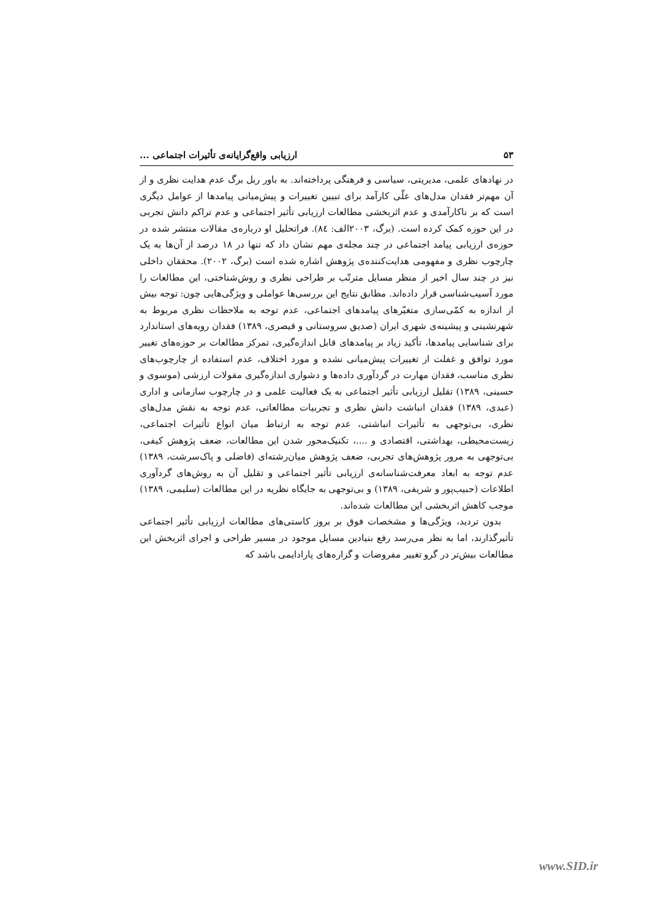۵۳ ارزیابی واقع‌گرایانه‌ی تأثیرات اجتماعی ...
در نهادهای علمی، مدیریتی، سیاسی و فرهنگی پرداخته‌اند. به باور ربل برگ عدم هدایت نظری و از آن مهم‌تر فقدان مدل‌های علّی کارآمد برای تبیین تغییرات و پیش‌میانی پیامدها از عوامل دیگری است که بر ناکارآمدی و عدم اثربخشی مطالعات ارزیابی تأثیر اجتماعی و عدم تراکم دانش تجربی در این حوزه کمک کرده است. (برگ، ۲۰۰۳الف: ۸٤). فراتحلیل او درباره‌ی مقالات منتشر شده در حوزه‌ی ارزیابی پیامد اجتماعی در چند مجله‌ی مهم نشان داد که تنها در ۱۸ درصد از آن‌ها به یک چارچوب نظری و مفهومی هدایت‌کننده‌ی پژوهش اشاره شده است (برگ، ۲۰۰۲). محققان داخلی نیز در چند سال اخیر از منظر مسایل مترتّب بر طراحی نظری و روش‌شناختی، این مطالعات را مورد آسیب‌شناسی قرار داده‌اند. مطابق نتایج این بررسی‌ها عواملی و ویژگی‌هایی چون: توجه بیش از اندازه به کمّی‌سازی متغیّرهای پیامدهای اجتماعی، عدم توجه به ملاحظات نظری مربوط به شهرنشینی و پیشینه‌ی شهری ایران (صدیق سروستانی و قیصری، ۱۳۸۹) فقدان رویه‌های استاندارد برای شناسایی پیامدها، تأکید زیاد بر پیامدهای قابل اندازه‌گیری، تمرکز مطالعات بر حوزه‌های تغییر مورد توافق و غفلت از تغییرات پیش‌میانی نشده و مورد اختلاف، عدم استفاده از چارچوب‌های نظری مناسب، فقدان مهارت در گردآوری داده‌ها و دشواری اندازه‌گیری مقولات ارزشی (موسوی و حسینی، ۱۳۸۹) تقلیل ارزیابی تأثیر اجتماعی به یک فعالیت علمی و در چارچوب سازمانی و اداری (عبدی، ۱۳۸۹) فقدان انباشت دانش نظری و تجربیات مطالعاتی، عدم توجه به نقش مدل‌های نظری، بی‌توجهی به تأثیرات انباشتی، عدم توجه به ارتباط میان انواع تأثیرات اجتماعی، زیست‌محیطی، بهداشتی، اقتصادی و ....، تکنیک‌محور شدن این مطالعات، ضعف پژوهش کیفی، بی‌توجهی به مرور پژوهش‌های تجربی، ضعف پژوهش میان‌رشته‌ای (فاضلی و پاک‌سرشت، ۱۳۸۹) عدم توجه به ابعاد معرفت‌شناسانه‌ی ارزیابی تأثیر اجتماعی و تقلیل آن به روش‌های گردآوری اطلاعات (حبیب‌پور و شریفی، ۱۳۸۹) و بی‌توجهی به جایگاه نظریه در این مطالعات (سلیمی، ۱۳۸۹) موجب کاهش اثربخشی این مطالعات شده‌اند.
بدون تردید، ویژگی‌ها و مشخصات فوق بر بروز کاستی‌های مطالعات ارزیابی تأثیر اجتماعی تأثیرگذارند، اما به نظر می‌رسد رفع بنیادین مسایل موجود در مسیر طراحی و اجرای اثربخش این مطالعات بیش‌تر در گرو تغییر مفروضات و گزاره‌های پارادایمی باشد که
www.SID.ir